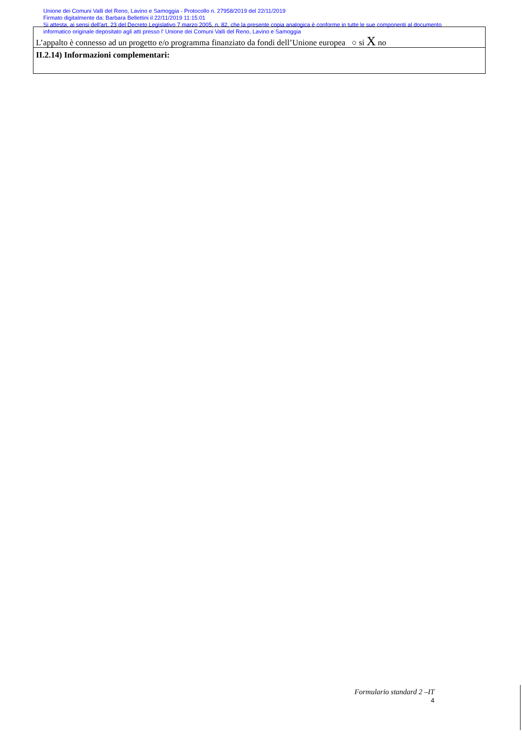Unione dei Comuni Valli del Reno, Lavino e Samoggia - Protocollo n. 27958/2019 del 22/11/2019
Firmato digitalmente da: Barbara Bellettini il 22/11/2019 11:15:01
Si attesta, ai sensi dell'art. 23 del Decreto Legislativo 7 marzo 2005, n. 82, che la presente copia analogica è conforme in tutte le sue componenti al documento
informatico originale depositato agli atti presso l' Unione dei Comuni Valli del Reno, Lavino e Samoggia
L’appalto è connesso ad un progetto e/o programma finanziato da fondi dell’Unione europea ○ si X no
II.2.14) Informazioni complementari:
Formulario standard 2 –IT
4